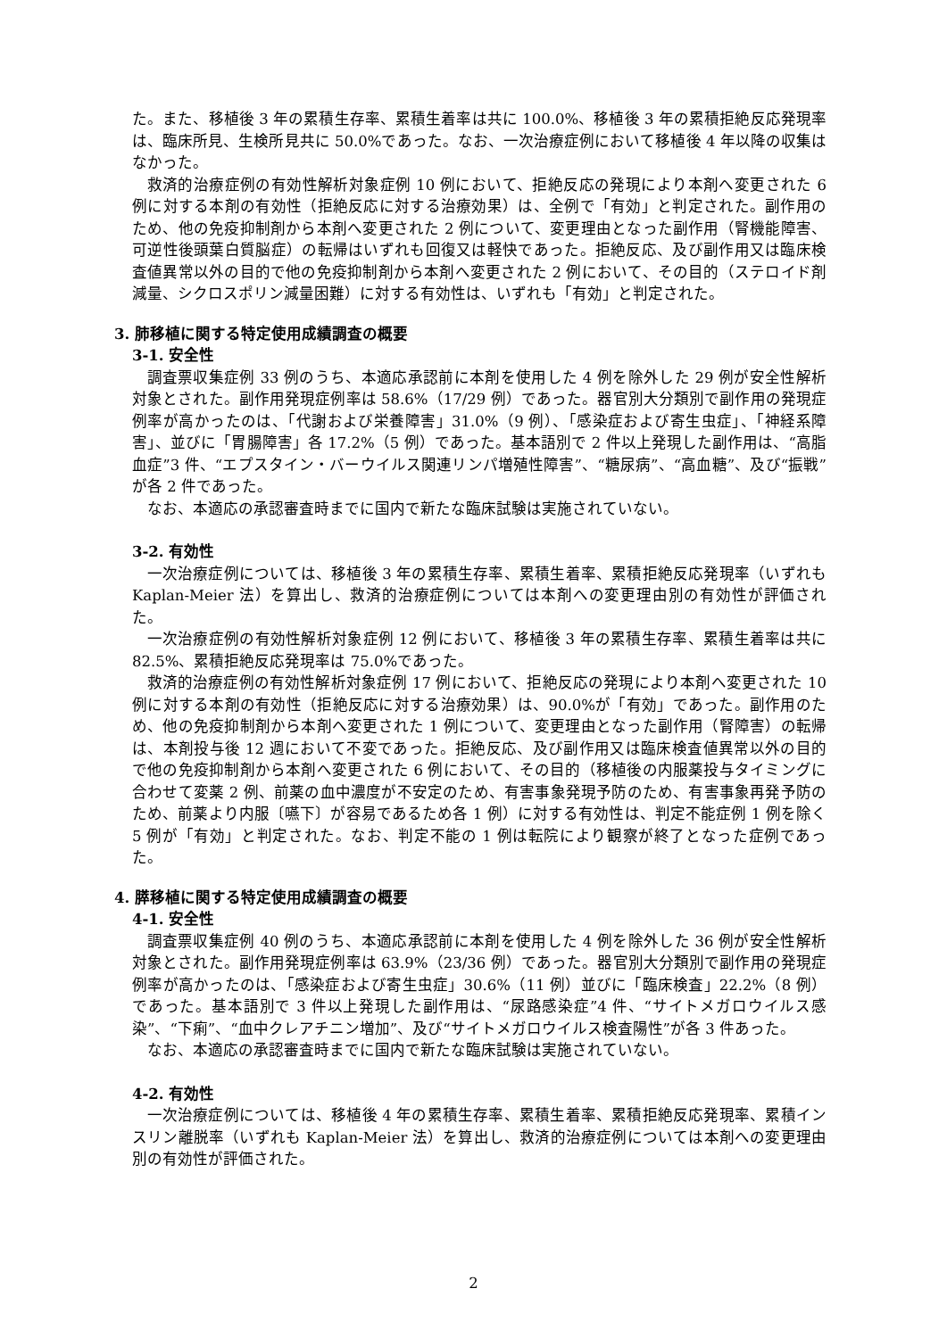た。また、移植後 3 年の累積生存率、累積生着率は共に 100.0%、移植後 3 年の累積拒絶反応発現率は、臨床所見、生検所見共に 50.0%であった。なお、一次治療症例において移植後 4 年以降の収集はなかった。
救済的治療症例の有効性解析対象症例 10 例において、拒絶反応の発現により本剤へ変更された 6 例に対する本剤の有効性（拒絶反応に対する治療効果）は、全例で「有効」と判定された。副作用のため、他の免疫抑制剤から本剤へ変更された 2 例について、変更理由となった副作用（腎機能障害、可逆性後頭葉白質脳症）の転帰はいずれも回復又は軽快であった。拒絶反応、及び副作用又は臨床検査値異常以外の目的で他の免疫抑制剤から本剤へ変更された 2 例において、その目的（ステロイド剤減量、シクロスポリン減量困難）に対する有効性は、いずれも「有効」と判定された。
3. 肺移植に関する特定使用成績調査の概要
3-1. 安全性
調査票収集症例 33 例のうち、本適応承認前に本剤を使用した 4 例を除外した 29 例が安全性解析対象とされた。副作用発現症例率は 58.6%（17/29 例）であった。器官別大分類別で副作用の発現症例率が高かったのは、「代謝および栄養障害」31.0%（9 例）、「感染症および寄生虫症」、「神経系障害」、並びに「胃腸障害」各 17.2%（5 例）であった。基本語別で 2 件以上発現した副作用は、“高脂血症”3 件、“エプスタイン・バーウイルス関連リンパ増殖性障害”、“糖尿病”、“高血糖”、及び“振戦”が各 2 件であった。
なお、本適応の承認審査時までに国内で新たな臨床試験は実施されていない。
3-2. 有効性
一次治療症例については、移植後 3 年の累積生存率、累積生着率、累積拒絶反応発現率（いずれも Kaplan-Meier 法）を算出し、救済的治療症例については本剤への変更理由別の有効性が評価された。
一次治療症例の有効性解析対象症例 12 例において、移植後 3 年の累積生存率、累積生着率は共に 82.5%、累積拒絶反応発現率は 75.0%であった。
救済的治療症例の有効性解析対象症例 17 例において、拒絶反応の発現により本剤へ変更された 10 例に対する本剤の有効性（拒絶反応に対する治療効果）は、90.0%が「有効」であった。副作用のため、他の免疫抑制剤から本剤へ変更された 1 例について、変更理由となった副作用（腎障害）の転帰は、本剤投与後 12 週において不変であった。拒絶反応、及び副作用又は臨床検査値異常以外の目的で他の免疫抑制剤から本剤へ変更された 6 例において、その目的（移植後の内服薬投与タイミングに合わせて変薬 2 例、前薬の血中濃度が不安定のため、有害事象発現予防のため、有害事象再発予防のため、前薬より内服〔嚥下〕が容易であるため各 1 例）に対する有効性は、判定不能症例 1 例を除く 5 例が「有効」と判定された。なお、判定不能の 1 例は転院により観察が終了となった症例であった。
4. 膵移植に関する特定使用成績調査の概要
4-1. 安全性
調査票収集症例 40 例のうち、本適応承認前に本剤を使用した 4 例を除外した 36 例が安全性解析対象とされた。副作用発現症例率は 63.9%（23/36 例）であった。器官別大分類別で副作用の発現症例率が高かったのは、「感染症および寄生虫症」30.6%（11 例）並びに「臨床検査」22.2%（8 例）であった。基本語別で 3 件以上発現した副作用は、“尿路感染症”4 件、“サイトメガロウイルス感染”、“下痢”、“血中クレアチニン増加”、及び“サイトメガロウイルス検査陽性”が各 3 件あった。
なお、本適応の承認審査時までに国内で新たな臨床試験は実施されていない。
4-2. 有効性
一次治療症例については、移植後 4 年の累積生存率、累積生着率、累積拒絶反応発現率、累積インスリン離脱率（いずれも Kaplan-Meier 法）を算出し、救済的治療症例については本剤への変更理由別の有効性が評価された。
2